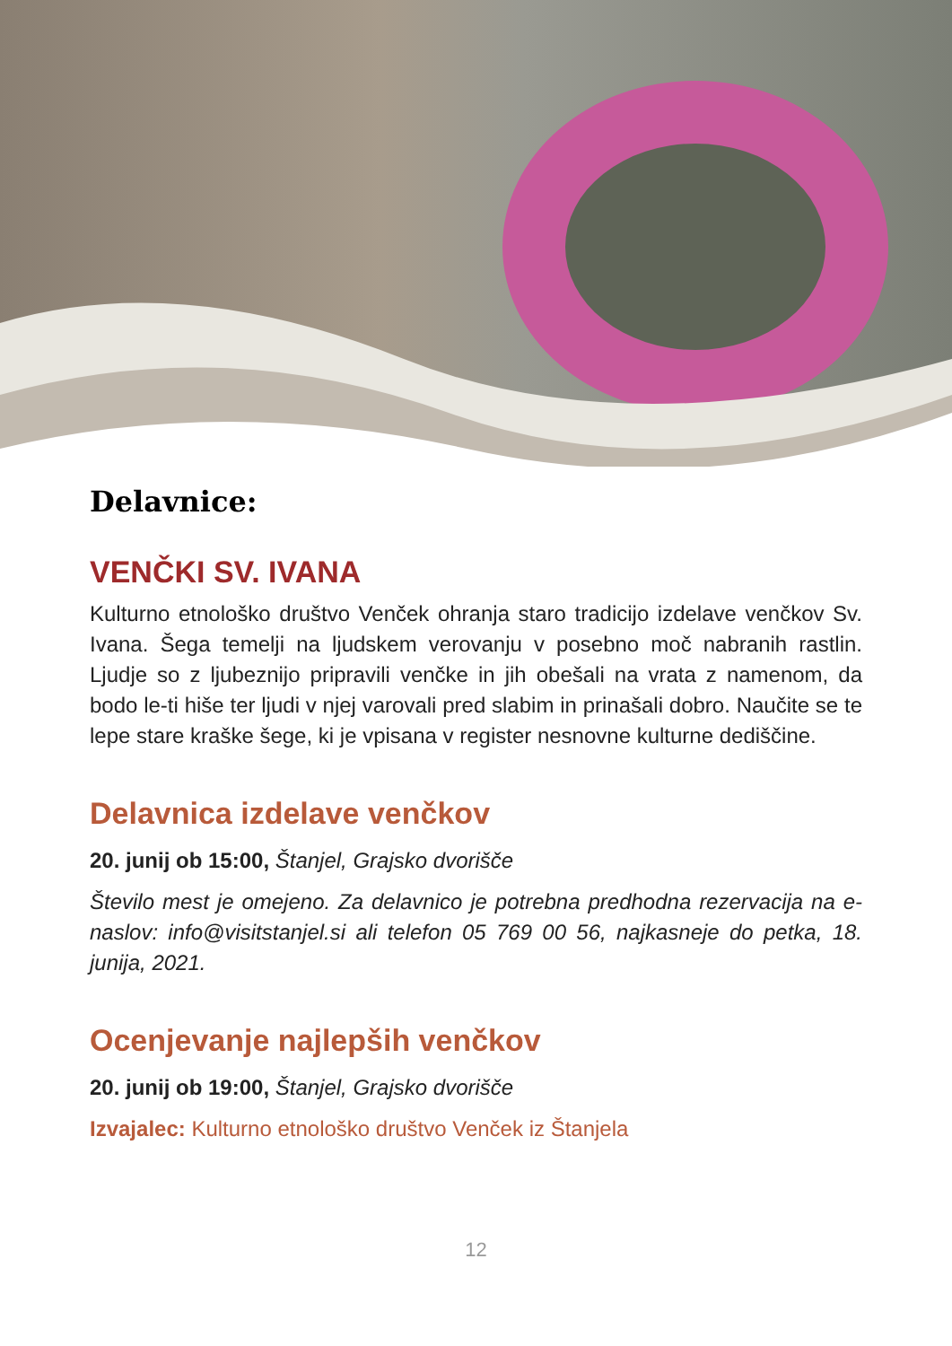Delavnice:
VENČKI SV. IVANA
Kulturno etnološko društvo Venček ohranja staro tradicijo izdelave venčkov Sv. Ivana. Šega temelji na ljudskem verovanju v posebno moč nabranih rastlin. Ljudje so z ljubeznijo pripravili venčke in jih obešali na vrata z namenom, da bodo le-ti hiše ter ljudi v njej varovali pred slabim in prinašali dobro. Naučite se te lepe stare kraške šege, ki je vpisana v register nesnovne kulturne dediščine.
Delavnica izdelave venčkov
20. junij ob 15:00, Štanjel, Grajsko dvorišče
Število mest je omejeno. Za delavnico je potrebna predhodna rezervacija na e-naslov: info@visitstanjel.si ali telefon 05 769 00 56, najkasneje do petka, 18. junija, 2021.
Ocenjevanje najlepših venčkov
20. junij ob 19:00, Štanjel, Grajsko dvorišče
Izvajalec: Kulturno etnološko društvo Venček iz Štanjela
12